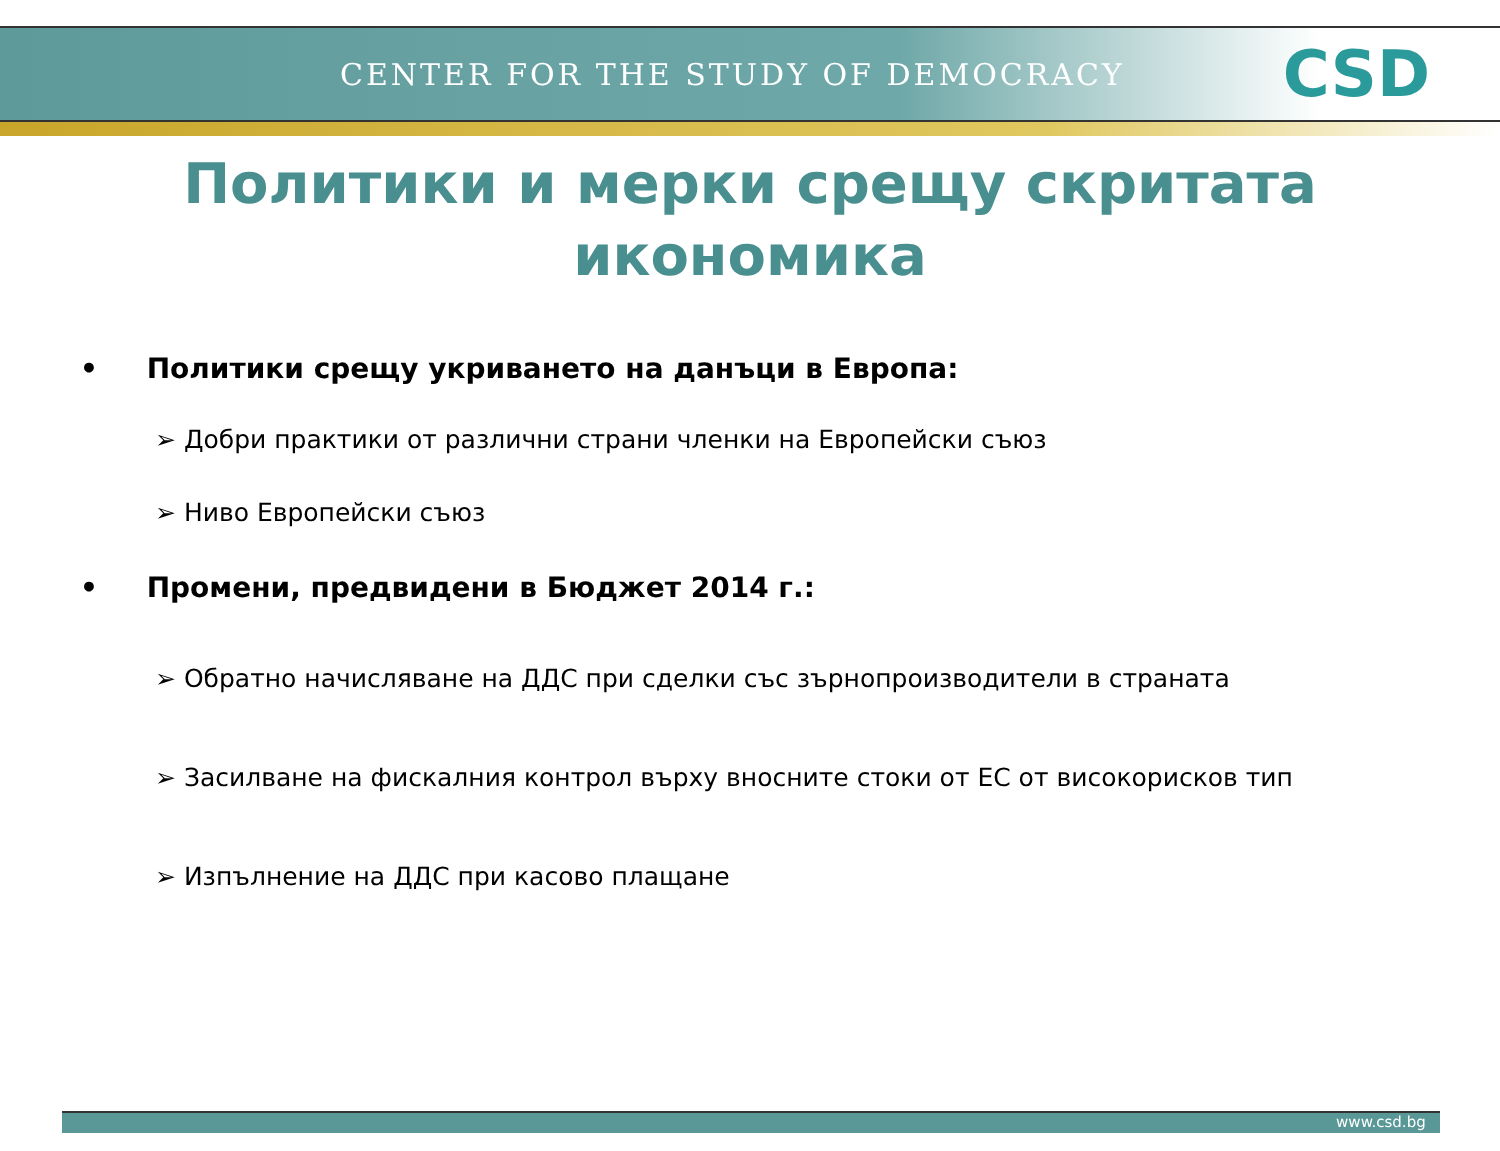CENTER FOR THE STUDY OF DEMOCRACY CSD
Политики и мерки срещу скритата
икономика
• Политики срещу укриването на данъци в Европа:
➢ Добри практики от различни страни членки на Европейски съюз
➢ Ниво Европейски съюз
• Промени, предвидени в Бюджет 2014 г.:
➢ Обратно начисляване на ДДС при сделки със зърнопроизводители в страната
➢ Засилване на фискалния контрол върху вносните стоки от ЕС от високорисков тип
➢ Изпълнение на ДДС при касово плащане
www.csd.bg